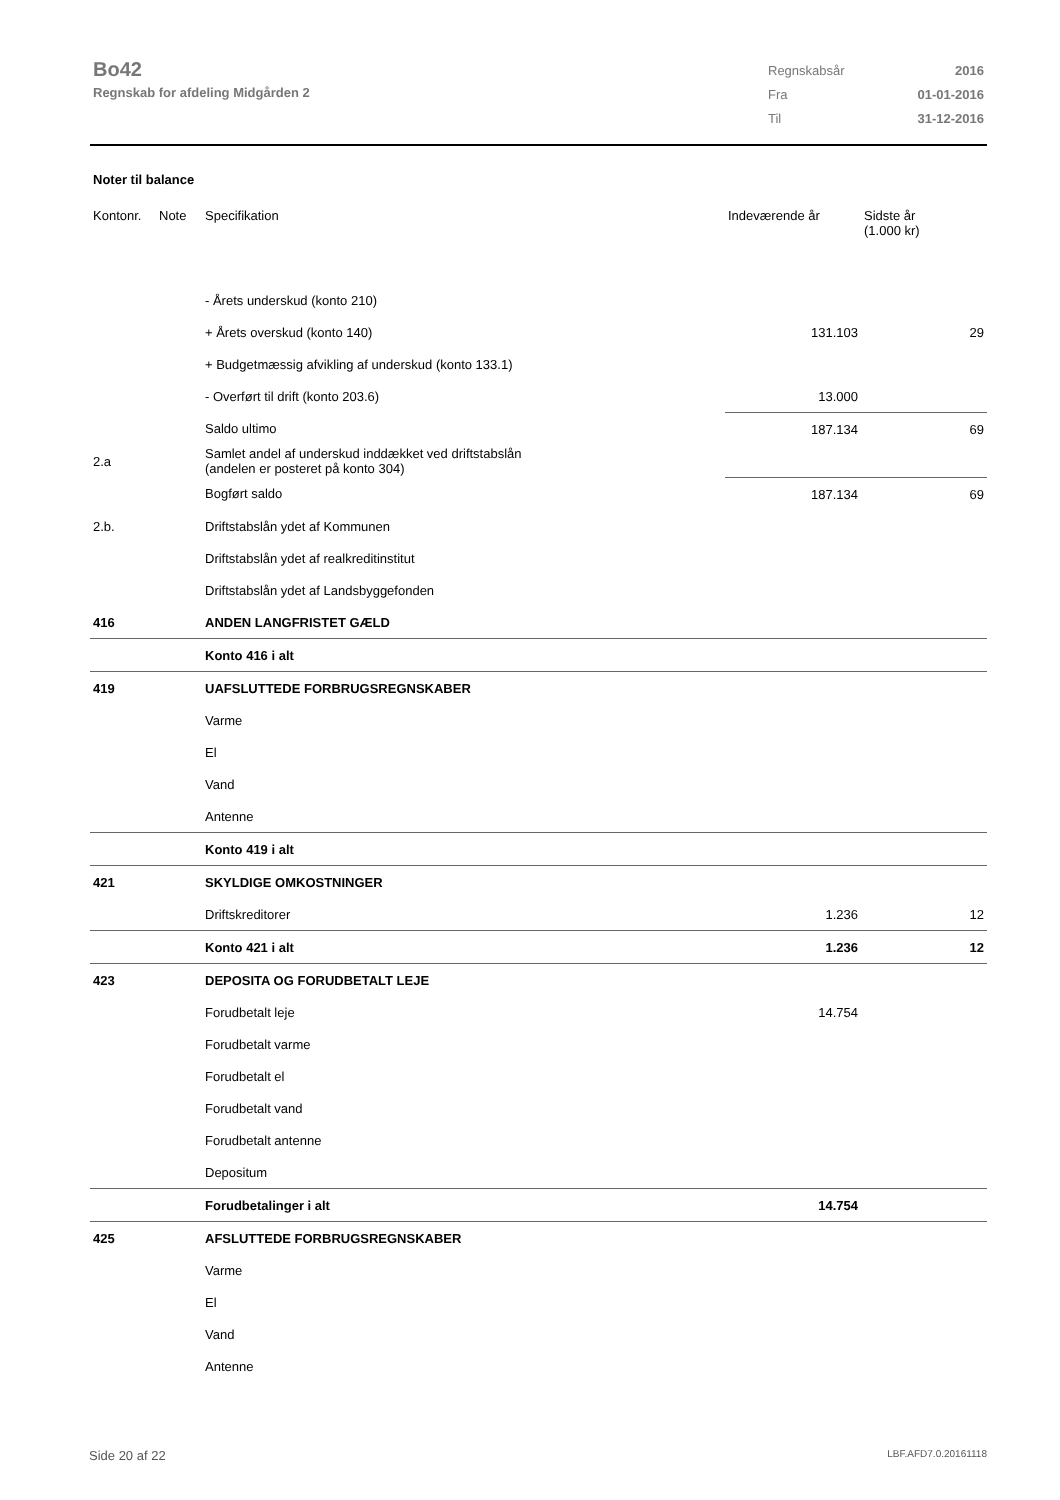Bo42
Regnskab for afdeling Midgården 2
| Regnskabsår | 2016 |
| Fra | 01-01-2016 |
| Til | 31-12-2016 |
Noter til balance
| Kontonr. | Note | Specifikation | Indeværende år | Sidste år (1.000 kr) |
| --- | --- | --- | --- | --- |
| | | - Årets underskud (konto 210) | | |
| | | + Årets overskud (konto 140) | 131.103 | 29 |
| | | + Budgetmæssig afvikling af underskud (konto 133.1) | | |
| | | - Overført til drift (konto 203.6) | 13.000 | |
| | | Saldo ultimo | 187.134 | 69 |
| 2.a | | Samlet andel af underskud inddækket ved driftstabslån (andelen er posteret på konto 304) | | |
| | | Bogført saldo | 187.134 | 69 |
| 2.b. | | Driftstabslån ydet af Kommunen | | |
| | | Driftstabslån ydet af realkreditinstitut | | |
| | | Driftstabslån ydet af Landsbyggefonden | | |
| 416 | | ANDEN LANGFRISTET GÆLD | | |
| | | Konto 416 i alt | | |
| 419 | | UAFSLUTTEDE FORBRUGSREGNSKABER | | |
| | | Varme | | |
| | | El | | |
| | | Vand | | |
| | | Antenne | | |
| | | Konto 419 i alt | | |
| 421 | | SKYLDIGE OMKOSTNINGER | | |
| | | Driftskreditorer | 1.236 | 12 |
| | | Konto 421 i alt | 1.236 | 12 |
| 423 | | DEPOSITA OG FORUDBETALT LEJE | | |
| | | Forudbetalt leje | 14.754 | |
| | | Forudbetalt varme | | |
| | | Forudbetalt el | | |
| | | Forudbetalt vand | | |
| | | Forudbetalt antenne | | |
| | | Depositum | | |
| | | Forudbetalinger i alt | 14.754 | |
| 425 | | AFSLUTTEDE FORBRUGSREGNSKABER | | |
| | | Varme | | |
| | | El | | |
| | | Vand | | |
| | | Antenne | | |
Side 20 af 22 LBF.AFD7.0.20161118